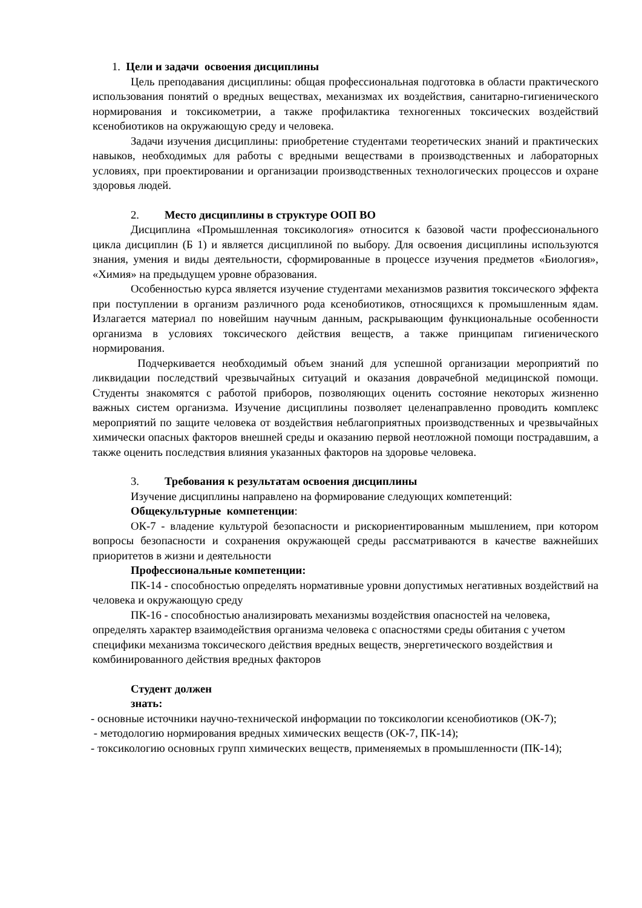1. Цели и задачи освоения дисциплины
Цель преподавания дисциплины: общая профессиональная подготовка в области практического использования понятий о вредных веществах, механизмах их воздействия, санитарно-гигиенического нормирования и токсикометрии, а также профилактика техногенных токсических воздействий ксенобиотиков на окружающую среду и человека.
Задачи изучения дисциплины: приобретение студентами теоретических знаний и практических навыков, необходимых для работы с вредными веществами в производственных и лабораторных условиях, при проектировании и организации производственных технологических процессов и охране здоровья людей.
2. Место дисциплины в структуре ООП ВО
Дисциплина «Промышленная токсикология» относится к базовой части профессионального цикла дисциплин (Б 1) и является дисциплиной по выбору. Для освоения дисциплины используются знания, умения и виды деятельности, сформированные в процессе изучения предметов «Биология», «Химия» на предыдущем уровне образования.
Особенностью курса является изучение студентами механизмов развития токсического эффекта при поступлении в организм различного рода ксенобиотиков, относящихся к промышленным ядам. Излагается материал по новейшим научным данным, раскрывающим функциональные особенности организма в условиях токсического действия веществ, а также принципам гигиенического нормирования.
Подчеркивается необходимый объем знаний для успешной организации мероприятий по ликвидации последствий чрезвычайных ситуаций и оказания доврачебной медицинской помощи. Студенты знакомятся с работой приборов, позволяющих оценить состояние некоторых жизненно важных систем организма. Изучение дисциплины позволяет целенаправленно проводить комплекс мероприятий по защите человека от воздействия неблагоприятных производственных и чрезвычайных химически опасных факторов внешней среды и оказанию первой неотложной помощи пострадавшим, а также оценить последствия влияния указанных факторов на здоровье человека.
3. Требования к результатам освоения дисциплины
Изучение дисциплины направлено на формирование следующих компетенций:
Общекультурные компетенции:
ОК-7 - владение культурой безопасности и рискориентированным мышлением, при котором вопросы безопасности и сохранения окружающей среды рассматриваются в качестве важнейших приоритетов в жизни и деятельности
Профессиональные компетенции:
ПК-14 - способностью определять нормативные уровни допустимых негативных воздействий на человека и окружающую среду
ПК-16 - способностью анализировать механизмы воздействия опасностей на человека, определять характер взаимодействия организма человека с опасностями среды обитания с учетом специфики механизма токсического действия вредных веществ, энергетического воздействия и комбинированного действия вредных факторов
Студент должен
знать:
- основные источники научно-технической информации по токсикологии ксенобиотиков (ОК-7);
- методологию нормирования вредных химических веществ (ОК-7, ПК-14);
- токсикологию основных групп химических веществ, применяемых в промышленности (ПК-14);